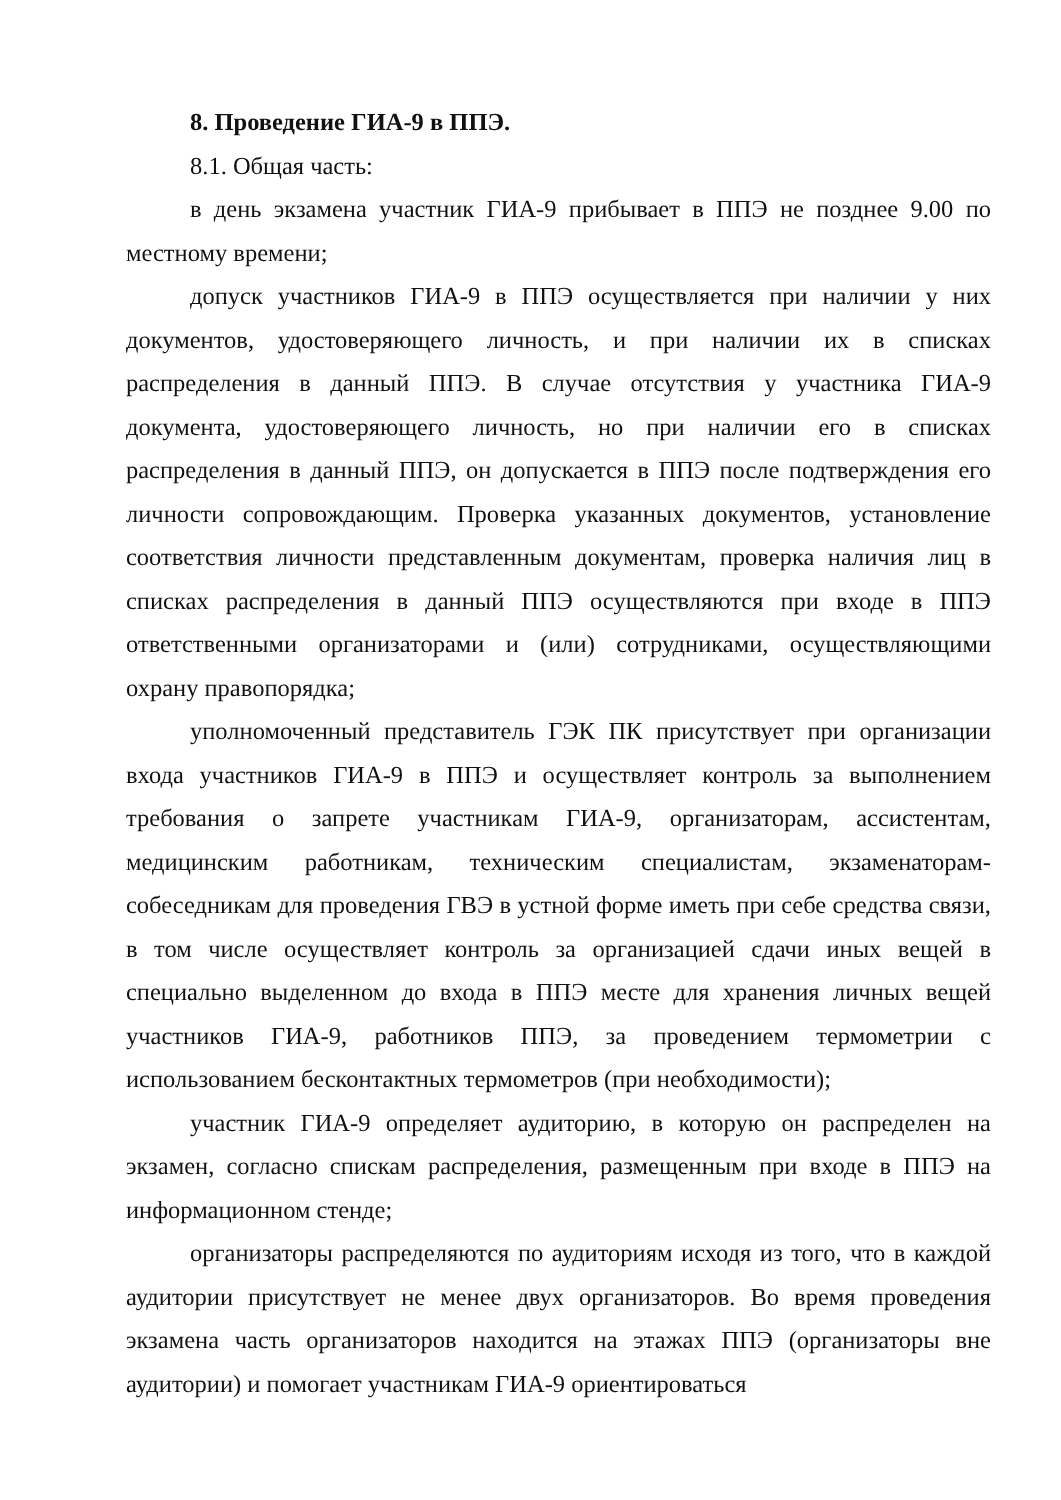8. Проведение ГИА-9 в ППЭ.
8.1. Общая часть:
в день экзамена участник ГИА-9 прибывает в ППЭ не позднее 9.00 по местному времени;
допуск участников ГИА-9 в ППЭ осуществляется при наличии у них документов, удостоверяющего личность, и при наличии их в списках распределения в данный ППЭ. В случае отсутствия у участника ГИА-9 документа, удостоверяющего личность, но при наличии его в списках распределения в данный ППЭ, он допускается в ППЭ после подтверждения его личности сопровождающим. Проверка указанных документов, установление соответствия личности представленным документам, проверка наличия лиц в списках распределения в данный ППЭ осуществляются при входе в ППЭ ответственными организаторами и (или) сотрудниками, осуществляющими охрану правопорядка;
уполномоченный представитель ГЭК ПК присутствует при организации входа участников ГИА-9 в ППЭ и осуществляет контроль за выполнением требования о запрете участникам ГИА-9, организаторам, ассистентам, медицинским работникам, техническим специалистам, экзаменаторам-собеседникам для проведения ГВЭ в устной форме иметь при себе средства связи, в том числе осуществляет контроль за организацией сдачи иных вещей в специально выделенном до входа в ППЭ месте для хранения личных вещей участников ГИА-9, работников ППЭ, за проведением термометрии с использованием бесконтактных термометров (при необходимости);
участник ГИА-9 определяет аудиторию, в которую он распределен на экзамен, согласно спискам распределения, размещенным при входе в ППЭ на информационном стенде;
организаторы распределяются по аудиториям исходя из того, что в каждой аудитории присутствует не менее двух организаторов. Во время проведения экзамена часть организаторов находится на этажах ППЭ (организаторы вне аудитории) и помогает участникам ГИА-9 ориентироваться